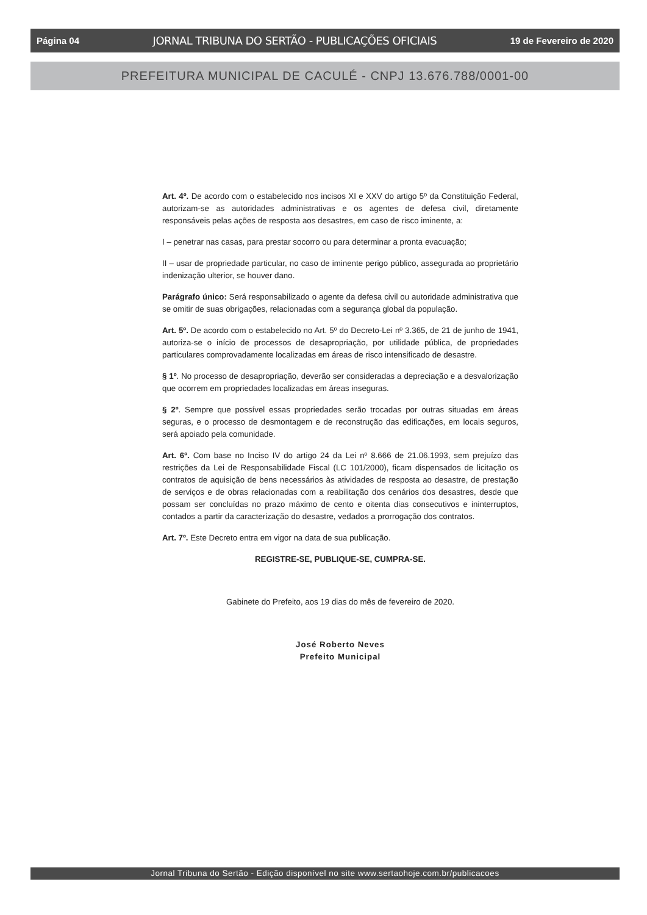Página 04 JORNAL TRIBUNA DO SERTÃO - PUBLICAÇÕES OFICIAIS 19 de Fevereiro de 2020
PREFEITURA MUNICIPAL DE CACULÉ - CNPJ 13.676.788/0001-00
Art. 4º. De acordo com o estabelecido nos incisos XI e XXV do artigo 5º da Constituição Federal, autorizam-se as autoridades administrativas e os agentes de defesa civil, diretamente responsáveis pelas ações de resposta aos desastres, em caso de risco iminente, a:
I – penetrar nas casas, para prestar socorro ou para determinar a pronta evacuação;
II – usar de propriedade particular, no caso de iminente perigo público, assegurada ao proprietário indenização ulterior, se houver dano.
Parágrafo único: Será responsabilizado o agente da defesa civil ou autoridade administrativa que se omitir de suas obrigações, relacionadas com a segurança global da população.
Art. 5º. De acordo com o estabelecido no Art. 5º do Decreto-Lei nº 3.365, de 21 de junho de 1941, autoriza-se o início de processos de desapropriação, por utilidade pública, de propriedades particulares comprovadamente localizadas em áreas de risco intensificado de desastre.
§ 1º. No processo de desapropriação, deverão ser consideradas a depreciação e a desvalorização que ocorrem em propriedades localizadas em áreas inseguras.
§ 2º. Sempre que possível essas propriedades serão trocadas por outras situadas em áreas seguras, e o processo de desmontagem e de reconstrução das edificações, em locais seguros, será apoiado pela comunidade.
Art. 6º. Com base no Inciso IV do artigo 24 da Lei nº 8.666 de 21.06.1993, sem prejuízo das restrições da Lei de Responsabilidade Fiscal (LC 101/2000), ficam dispensados de licitação os contratos de aquisição de bens necessários às atividades de resposta ao desastre, de prestação de serviços e de obras relacionadas com a reabilitação dos cenários dos desastres, desde que possam ser concluídas no prazo máximo de cento e oitenta dias consecutivos e ininterruptos, contados a partir da caracterização do desastre, vedados a prorrogação dos contratos.
Art. 7º. Este Decreto entra em vigor na data de sua publicação.
REGISTRE-SE, PUBLIQUE-SE, CUMPRA-SE.
Gabinete do Prefeito, aos 19 dias do mês de fevereiro de 2020.
José Roberto Neves
Prefeito Municipal
Jornal Tribuna do Sertão - Edição disponível no site www.sertaohoje.com.br/publicacoes